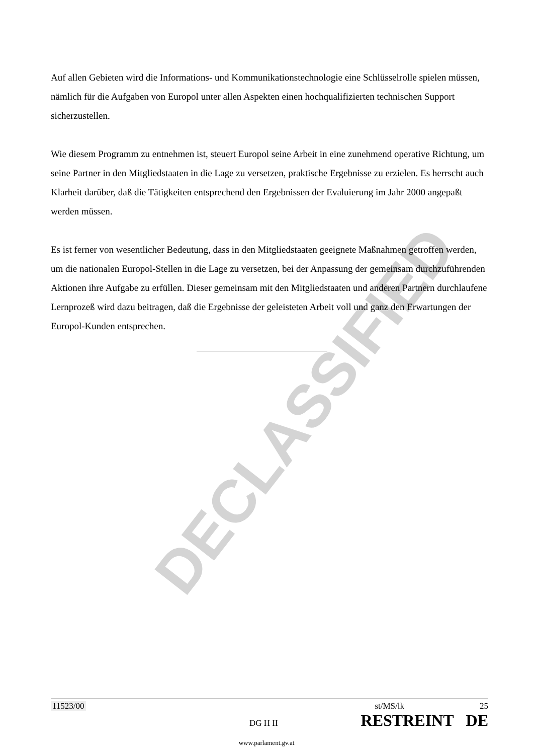DECLASSIFIED
Auf allen Gebieten wird die Informations- und Kommunikationstechnologie eine Schlüsselrolle spielen müssen, nämlich für die Aufgaben von Europol unter allen Aspekten einen hochqualifizierten technischen Support sicherzustellen.
Wie diesem Programm zu entnehmen ist, steuert Europol seine Arbeit in eine zunehmend operative Richtung, um seine Partner in den Mitgliedstaaten in die Lage zu versetzen, praktische Ergebnisse zu erzielen. Es herrscht auch Klarheit darüber, daß die Tätigkeiten entsprechend den Ergebnissen der Evaluierung im Jahr 2000 angepaßt werden müssen.
Es ist ferner von wesentlicher Bedeutung, dass in den Mitgliedstaaten geeignete Maßnahmen getroffen werden, um die nationalen Europol-Stellen in die Lage zu versetzen, bei der Anpassung der gemeinsam durchzuführenden Aktionen ihre Aufgabe zu erfüllen. Dieser gemeinsam mit den Mitgliedstaaten und anderen Partnern durchlaufene Lernprozeß wird dazu beitragen, daß die Ergebnisse der geleisteten Arbeit voll und ganz den Erwartungen der Europol-Kunden entsprechen.
11523/00 st/MS/lk 25
DG H II RESTREINT DE
www.parlament.gv.at